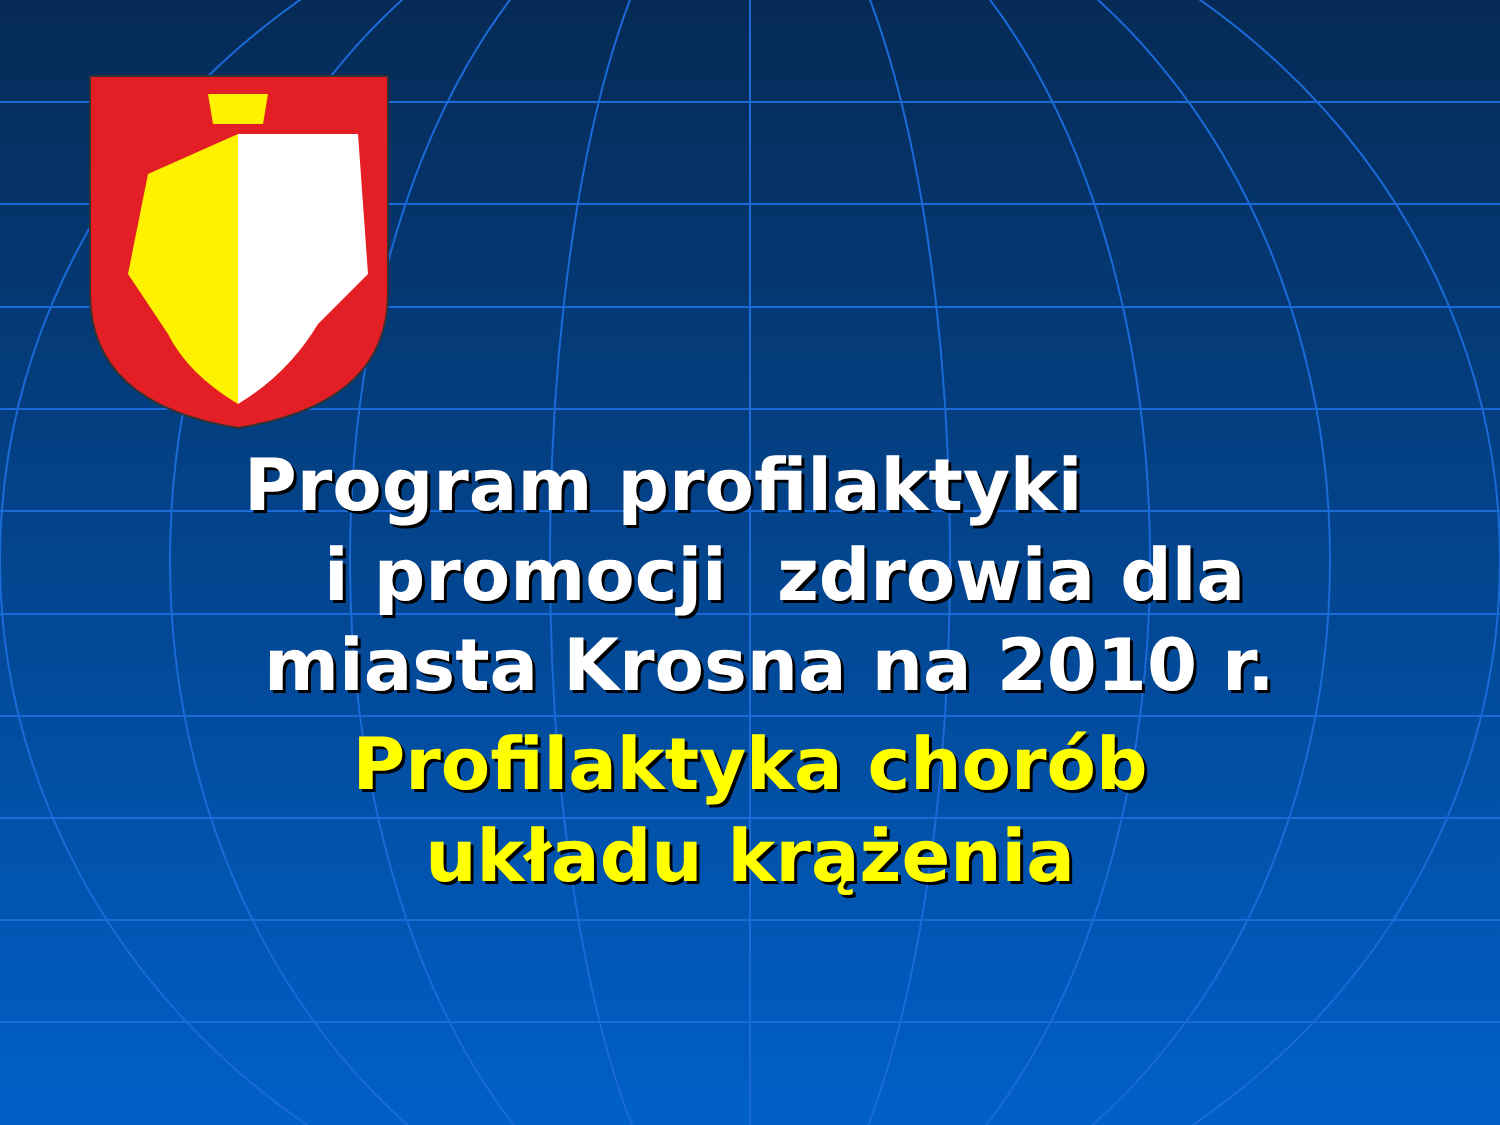Program profilaktyki
i promocji zdrowia dla
miasta Krosna na 2010 r.
Profilaktyka chorób
układu krążenia